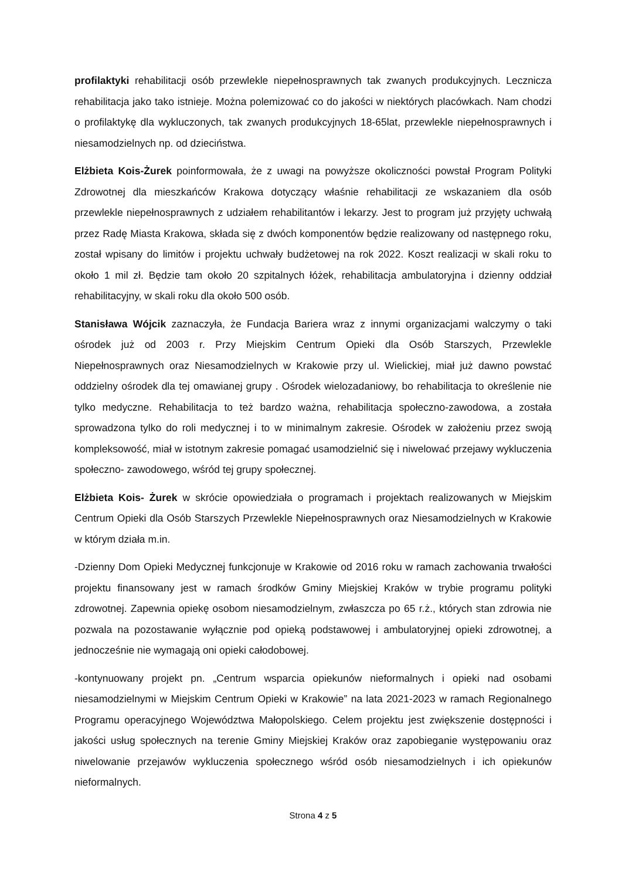profilaktyki rehabilitacji osób przewlekle niepełnosprawnych tak zwanych produkcyjnych. Lecznicza rehabilitacja jako tako istnieje. Można polemizować co do jakości w niektórych placówkach. Nam chodzi o profilaktykę dla wykluczonych, tak zwanych produkcyjnych 18-65lat, przewlekle niepełnosprawnych i niesamodzielnych np. od dzieciństwa.
Elżbieta Kois-Żurek poinformowała, że z uwagi na powyższe okoliczności powstał Program Polityki Zdrowotnej dla mieszkańców Krakowa dotyczący właśnie rehabilitacji ze wskazaniem dla osób przewlekle niepełnosprawnych z udziałem rehabilitantów i lekarzy. Jest to program już przyjęty uchwałą przez Radę Miasta Krakowa, składa się z dwóch komponentów będzie realizowany od następnego roku, został wpisany do limitów i projektu uchwały budżetowej na rok 2022. Koszt realizacji w skali roku to około 1 mil zł. Będzie tam około 20 szpitalnych łóżek, rehabilitacja ambulatoryjna i dzienny oddział rehabilitacyjny, w skali roku dla około 500 osób.
Stanisława Wójcik zaznaczyła, że Fundacja Bariera wraz z innymi organizacjami walczymy o taki ośrodek już od 2003 r. Przy Miejskim Centrum Opieki dla Osób Starszych, Przewlekle Niepełnosprawnych oraz Niesamodzielnych w Krakowie przy ul. Wielickiej, miał już dawno powstać oddzielny ośrodek dla tej omawianej grupy . Ośrodek wielozadaniowy, bo rehabilitacja to określenie nie tylko medyczne. Rehabilitacja to też bardzo ważna, rehabilitacja społeczno-zawodowa, a została sprowadzona tylko do roli medycznej i to w minimalnym zakresie. Ośrodek w założeniu przez swoją kompleksowość, miał w istotnym zakresie pomagać usamodzielnić się i niwelować przejawy wykluczenia społeczno- zawodowego, wśród tej grupy społecznej.
Elżbieta Kois- Żurek w skrócie opowiedziała o programach i projektach realizowanych w Miejskim Centrum Opieki dla Osób Starszych Przewlekle Niepełnosprawnych oraz Niesamodzielnych w Krakowie w którym działa m.in.
-Dzienny Dom Opieki Medycznej funkcjonuje w Krakowie od 2016 roku w ramach zachowania trwałości projektu finansowany jest w ramach środków Gminy Miejskiej Kraków w trybie programu polityki zdrowotnej. Zapewnia opiekę osobom niesamodzielnym, zwłaszcza po 65 r.ż., których stan zdrowia nie pozwala na pozostawanie wyłącznie pod opieką podstawowej i ambulatoryjnej opieki zdrowotnej, a jednocześnie nie wymagają oni opieki całodobowej.
-kontynuowany projekt pn. „Centrum wsparcia opiekunów nieformalnych i opieki nad osobami niesamodzielnymi w Miejskim Centrum Opieki w Krakowie” na lata 2021-2023 w ramach Regionalnego Programu operacyjnego Województwa Małopolskiego. Celem projektu jest zwiększenie dostępności i jakości usług społecznych na terenie Gminy Miejskiej Kraków oraz zapobieganie występowaniu oraz niwelowanie przejawów wykluczenia społecznego wśród osób niesamodzielnych i ich opiekunów nieformalnych.
Strona 4 z 5